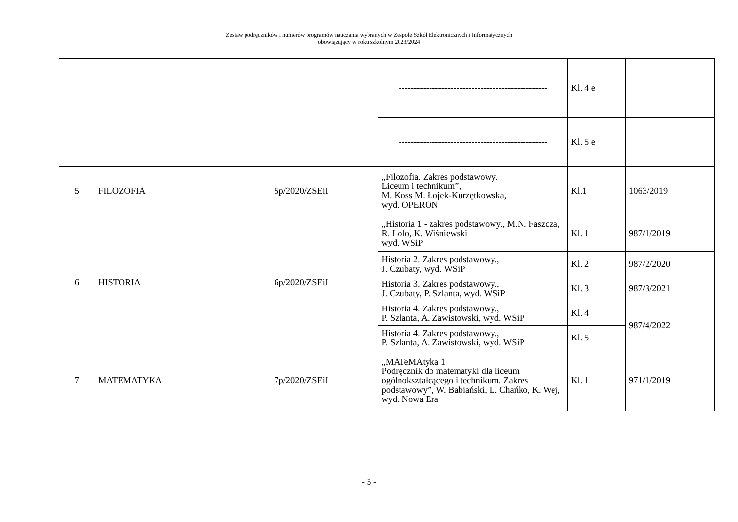Zestaw podręczników i numerów programów nauczania wybranych w Zespole Szkół Elektronicznych i Informatycznych
obowiązujący w roku szkolnym 2023/2024
| | | | ------------------------------------------------- | Kl. 4 e | |
| | | | ------------------------------------------------- | Kl. 5 e | |
| 5 | FILOZOFIA | 5p/2020/ZSEiI | „Filozofia. Zakres podstawowy. Liceum i technikum”, M. Koss M. Łojek-Kurzętkowska, wyd. OPERON | Kl.1 | 1063/2019 |
| 6 | HISTORIA | 6p/2020/ZSEiI | „Historia 1 - zakres podstawowy., M.N. Faszcza, R. Lolo, K. Wiśniewski wyd. WSiP | Kl. 1 | 987/1/2019 |
| | | | Historia 2. Zakres podstawowy., J. Czubaty, wyd. WSiP | Kl. 2 | 987/2/2020 |
| | | | Historia 3. Zakres podstawowy., J. Czubaty, P. Szlanta, wyd. WSiP | Kl. 3 | 987/3/2021 |
| | | | Historia 4. Zakres podstawowy., P. Szlanta, A. Zawistowski, wyd. WSiP | Kl. 4 | 987/4/2022 |
| | | | Historia 4. Zakres podstawowy., P. Szlanta, A. Zawistowski, wyd. WSiP | Kl. 5 | |
| 7 | MATEMATYKA | 7p/2020/ZSEiI | „MATeMAtyka 1 Podręcznik do matematyki dla liceum ogólnokształcącego i technikum. Zakres podstawowy”, W. Babiański, L. Chańko, K. Wej, wyd. Nowa Era | Kl. 1 | 971/1/2019 |
- 5 -